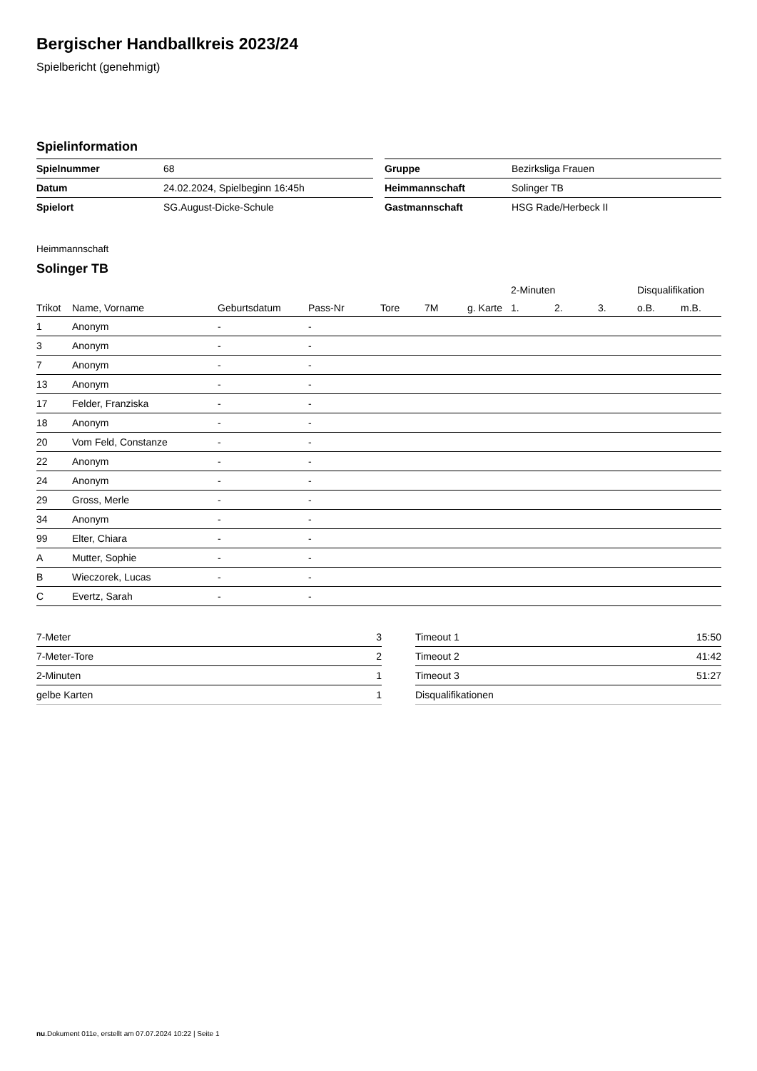Bergischer Handballkreis 2023/24
Spielbericht (genehmigt)
Spielinformation
| Spielnummer | 68 |
| Datum | 24.02.2024, Spielbeginn 16:45h |
| Spielort | SG.August-Dicke-Schule |
| Gruppe | Bezirksliga Frauen |
| Heimmannschaft | Solinger TB |
| Gastmannschaft | HSG Rade/Herbeck II |
Heimmannschaft
Solinger TB
| | | | | | | | 2-Minuten | | | Disqualifikation | |
| --- | --- | --- | --- | --- | --- | --- | --- | --- | --- | --- | --- |
| Trikot | Name, Vorname | Geburtsdatum | Pass-Nr | Tore | 7M | g. Karte | 1. | 2. | 3. | o.B. | m.B. |
| 1 | Anonym | - | - | | | | | | | | |
| 3 | Anonym | - | - | | | | | | | | |
| 7 | Anonym | - | - | | | | | | | | |
| 13 | Anonym | - | - | | | | | | | | |
| 17 | Felder, Franziska | - | - | | | | | | | | |
| 18 | Anonym | - | - | | | | | | | | |
| 20 | Vom Feld, Constanze | - | - | | | | | | | | |
| 22 | Anonym | - | - | | | | | | | | |
| 24 | Anonym | - | - | | | | | | | | |
| 29 | Gross, Merle | - | - | | | | | | | | |
| 34 | Anonym | - | - | | | | | | | | |
| 99 | Elter, Chiara | - | - | | | | | | | | |
| A | Mutter, Sophie | - | - | | | | | | | | |
| B | Wieczorek, Lucas | - | - | | | | | | | | |
| C | Evertz, Sarah | - | - | | | | | | | | |
| 7-Meter | 3 |
| 7-Meter-Tore | 2 |
| 2-Minuten | 1 |
| gelbe Karten | 1 |
| Timeout 1 | 15:50 |
| Timeout 2 | 41:42 |
| Timeout 3 | 51:27 |
| Disqualifikationen | |
nu.Dokument 011e, erstellt am 07.07.2024 10:22 | Seite 1